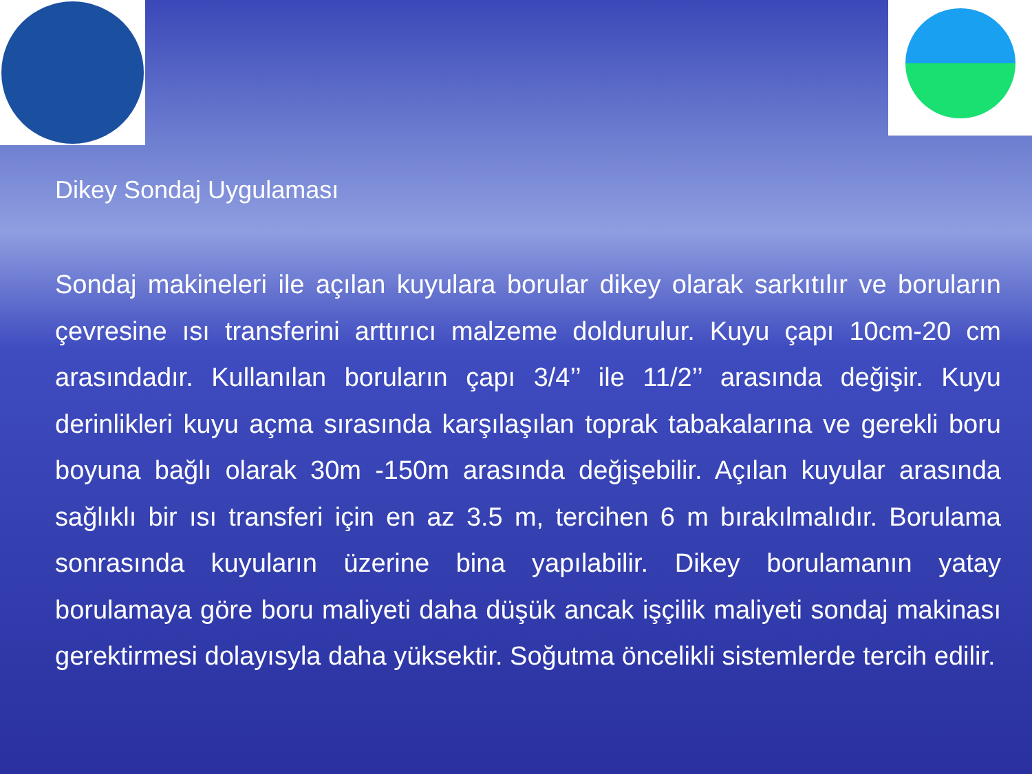Dikey Sondaj Uygulaması
Sondaj makineleri ile açılan kuyulara borular dikey olarak sarkıtılır ve boruların çevresine ısı transferini arttırıcı malzeme doldurulur. Kuyu çapı 10cm-20 cm arasındadır. Kullanılan boruların çapı 3/4’’ ile 11/2’’ arasında değişir. Kuyu derinlikleri kuyu açma sırasında karşılaşılan toprak tabakalarına ve gerekli boru boyuna bağlı olarak 30m -150m arasında değişebilir. Açılan kuyular arasında sağlıklı bir ısı transferi için en az 3.5 m, tercihen 6 m bırakılmalıdır. Borulama sonrasında kuyuların üzerine bina yapılabilir. Dikey borulamanın yatay borulamaya göre boru maliyeti daha düşük ancak işçilik maliyeti sondaj makinası gerektirmesi dolayısyla daha yüksektir. Soğutma öncelikli sistemlerde tercih edilir.